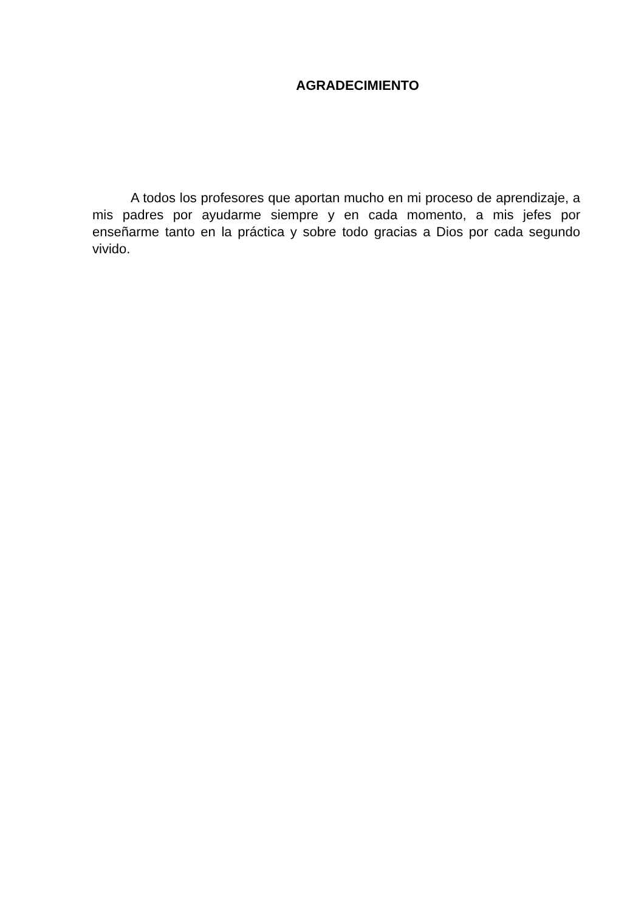AGRADECIMIENTO
A todos los profesores que aportan mucho en mi proceso de aprendizaje, a mis padres por ayudarme siempre y en cada momento, a mis jefes por enseñarme tanto en la práctica y sobre todo gracias a Dios por cada segundo vivido.